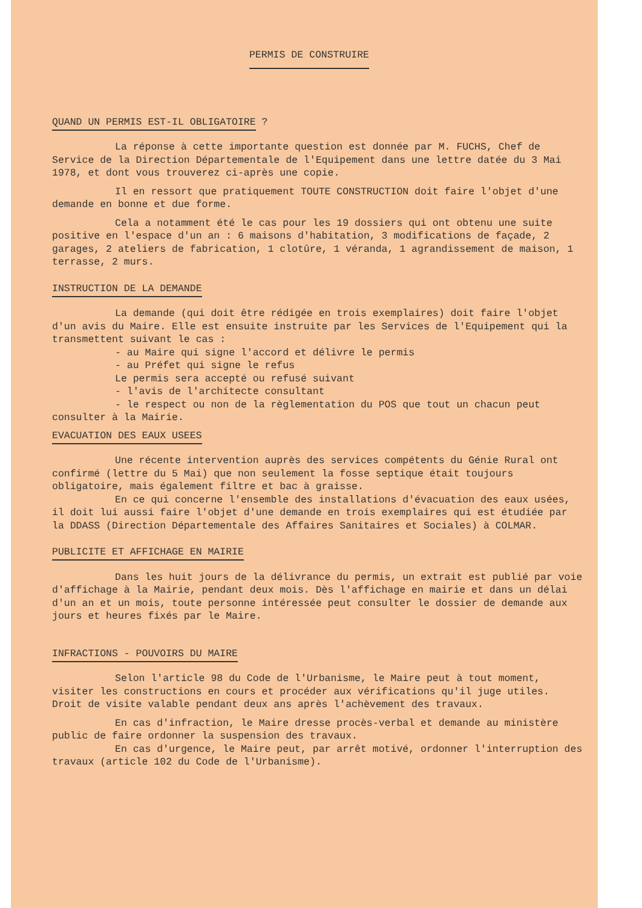PERMIS DE CONSTRUIRE
QUAND UN PERMIS EST-IL OBLIGATOIRE ?
La réponse à cette importante question est donnée par M. FUCHS, Chef de Service de la Direction Départementale de l'Equipement dans une lettre datée du 3 Mai 1978, et dont vous trouverez ci-après une copie.
Il en ressort que pratiquement TOUTE CONSTRUCTION doit faire l'objet d'une demande en bonne et due forme.
Cela a notamment été le cas pour les 19 dossiers qui ont obtenu une suite positive en l'espace d'un an : 6 maisons d'habitation, 3 modifications de façade, 2 garages, 2 ateliers de fabrication, 1 clotûre, 1 véranda, 1 agrandissement de maison, 1 terrasse, 2 murs.
INSTRUCTION DE LA DEMANDE
La demande (qui doit être rédigée en trois exemplaires) doit faire l'objet d'un avis du Maire. Elle est ensuite instruite par les Services de l'Equipement qui la transmettent suivant le cas :
- au Maire qui signe l'accord et délivre le permis
- au Préfet qui signe le refus
Le permis sera accepté ou refusé suivant
- l'avis de l'architecte consultant
- le respect ou non de la règlementation du POS que tout un chacun peut consulter à la Mairie.
EVACUATION DES EAUX USEES
Une récente intervention auprès des services compétents du Génie Rural ont confirmé (lettre du 5 Mai) que non seulement la fosse septique était toujours obligatoire, mais également filtre et bac à graisse.
En ce qui concerne l'ensemble des installations d'évacuation des eaux usées, il doit lui aussi faire l'objet d'une demande en trois exemplaires qui est étudiée par la DDASS (Direction Départementale des Affaires Sanitaires et Sociales) à COLMAR.
PUBLICITE ET AFFICHAGE EN MAIRIE
Dans les huit jours de la délivrance du permis, un extrait est publié par voie d'affichage à la Mairie, pendant deux mois. Dès l'affichage en mairie et dans un délai d'un an et un mois, toute personne intéressée peut consulter le dossier de demande aux jours et heures fixés par le Maire.
INFRACTIONS - POUVOIRS DU MAIRE
Selon l'article 98 du Code de l'Urbanisme, le Maire peut à tout moment, visiter les constructions en cours et procéder aux vérifications qu'il juge utiles. Droit de visite valable pendant deux ans après l'achèvement des travaux.
En cas d'infraction, le Maire dresse procès-verbal et demande au ministère public de faire ordonner la suspension des travaux.
En cas d'urgence, le Maire peut, par arrêt motivé, ordonner l'interruption des travaux (article 102 du Code de l'Urbanisme).